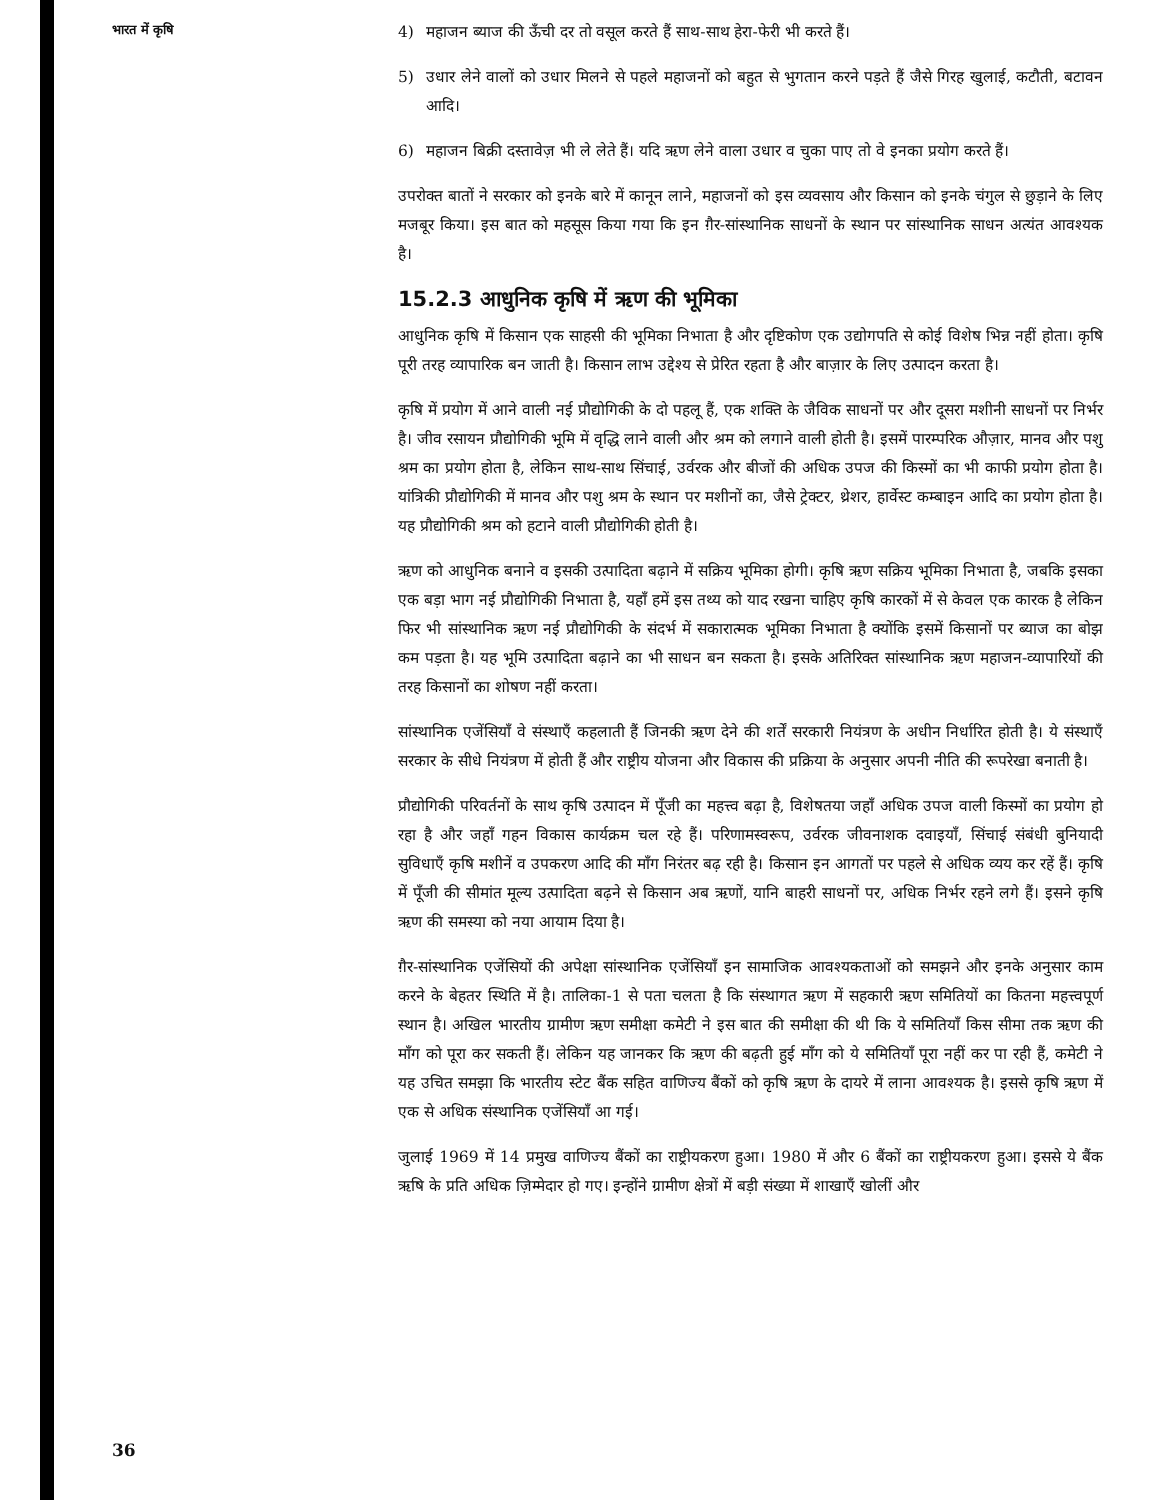भारत में कृषि
4) महाजन ब्याज की ऊँची दर तो वसूल करते हैं साथ-साथ हेरा-फेरी भी करते हैं।
5) उधार लेने वालों को उधार मिलने से पहले महाजनों को बहुत से भुगतान करने पड़ते हैं जैसे गिरह खुलाई, कटौती, बटावन आदि।
6) महाजन बिक्री दस्तावेज़ भी ले लेते हैं। यदि ऋण लेने वाला उधार व चुका पाए तो वे इनका प्रयोग करते हैं।
उपरोक्त बातों ने सरकार को इनके बारे में कानून लाने, महाजनों को इस व्यवसाय और किसान को इनके चंगुल से छुड़ाने के लिए मजबूर किया। इस बात को महसूस किया गया कि इन ग़ैर-सांस्थानिक साधनों के स्थान पर सांस्थानिक साधन अत्यंत आवश्यक है।
15.2.3 आधुनिक कृषि में ऋण की भूमिका
आधुनिक कृषि में किसान एक साहसी की भूमिका निभाता है और दृष्टिकोण एक उद्योगपति से कोई विशेष भिन्न नहीं होता। कृषि पूरी तरह व्यापारिक बन जाती है। किसान लाभ उद्देश्य से प्रेरित रहता है और बाज़ार के लिए उत्पादन करता है।
कृषि में प्रयोग में आने वाली नई प्रौद्योगिकी के दो पहलू हैं, एक शक्ति के जैविक साधनों पर और दूसरा मशीनी साधनों पर निर्भर है। जीव रसायन प्रौद्योगिकी भूमि में वृद्धि लाने वाली और श्रम को लगाने वाली होती है। इसमें पारम्परिक औज़ार, मानव और पशु श्रम का प्रयोग होता है, लेकिन साथ-साथ सिंचाई, उर्वरक और बीजों की अधिक उपज की किस्मों का भी काफी प्रयोग होता है। यांत्रिकी प्रौद्योगिकी में मानव और पशु श्रम के स्थान पर मशीनों का, जैसे ट्रेक्टर, थ्रेशर, हार्वेस्ट कम्बाइन आदि का प्रयोग होता है। यह प्रौद्योगिकी श्रम को हटाने वाली प्रौद्योगिकी होती है।
ऋण को आधुनिक बनाने व इसकी उत्पादिता बढ़ाने में सक्रिय भूमिका होगी। कृषि ऋण सक्रिय भूमिका निभाता है, जबकि इसका एक बड़ा भाग नई प्रौद्योगिकी निभाता है, यहाँ हमें इस तथ्य को याद रखना चाहिए कृषि कारकों में से केवल एक कारक है लेकिन फिर भी सांस्थानिक ऋण नई प्रौद्योगिकी के संदर्भ में सकारात्मक भूमिका निभाता है क्योंकि इसमें किसानों पर ब्याज का बोझ कम पड़ता है। यह भूमि उत्पादिता बढ़ाने का भी साधन बन सकता है। इसके अतिरिक्त सांस्थानिक ऋण महाजन-व्यापारियों की तरह किसानों का शोषण नहीं करता।
सांस्थानिक एजेंसियाँ वे संस्थाएँ कहलाती हैं जिनकी ऋण देने की शर्तें सरकारी नियंत्रण के अधीन निर्धारित होती है। ये संस्थाएँ सरकार के सीधे नियंत्रण में होती हैं और राष्ट्रीय योजना और विकास की प्रक्रिया के अनुसार अपनी नीति की रूपरेखा बनाती है।
प्रौद्योगिकी परिवर्तनों के साथ कृषि उत्पादन में पूँजी का महत्त्व बढ़ा है, विशेषतया जहाँ अधिक उपज वाली किस्मों का प्रयोग हो रहा है और जहाँ गहन विकास कार्यक्रम चल रहे हैं। परिणामस्वरूप, उर्वरक जीवनाशक दवाइयाँ, सिंचाई संबंधी बुनियादी सुविधाएँ कृषि मशीनें व उपकरण आदि की माँग निरंतर बढ़ रही है। किसान इन आगतों पर पहले से अधिक व्यय कर रहें हैं। कृषि में पूँजी की सीमांत मूल्य उत्पादिता बढ़ने से किसान अब ऋणों, यानि बाहरी साधनों पर, अधिक निर्भर रहने लगे हैं। इसने कृषि ऋण की समस्या को नया आयाम दिया है।
ग़ैर-सांस्थानिक एजेंसियों की अपेक्षा सांस्थानिक एजेंसियाँ इन सामाजिक आवश्यकताओं को समझने और इनके अनुसार काम करने के बेहतर स्थिति में है। तालिका-1 से पता चलता है कि संस्थागत ऋण में सहकारी ऋण समितियों का कितना महत्त्वपूर्ण स्थान है। अखिल भारतीय ग्रामीण ऋण समीक्षा कमेटी ने इस बात की समीक्षा की थी कि ये समितियाँ किस सीमा तक ऋण की माँग को पूरा कर सकती हैं। लेकिन यह जानकर कि ऋण की बढ़ती हुई माँग को ये समितियाँ पूरा नहीं कर पा रही हैं, कमेटी ने यह उचित समझा कि भारतीय स्टेट बैंक सहित वाणिज्य बैंकों को कृषि ऋण के दायरे में लाना आवश्यक है। इससे कृषि ऋण में एक से अधिक संस्थानिक एजेंसियाँ आ गई।
जुलाई 1969 में 14 प्रमुख वाणिज्य बैंकों का राष्ट्रीयकरण हुआ। 1980 में और 6 बैंकों का राष्ट्रीयकरण हुआ। इससे ये बैंक ऋषि के प्रति अधिक ज़िम्मेदार हो गए। इन्होंने ग्रामीण क्षेत्रों में बड़ी संख्या में शाखाएँ खोलीं और
36